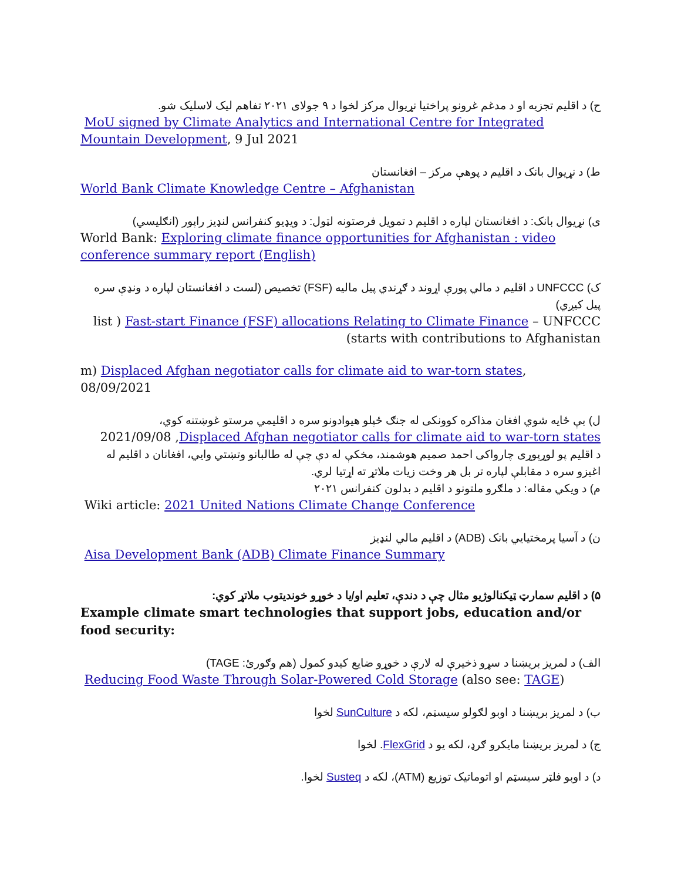ح) د اقلیم تجزیه او د مدغم غرونو پراختیا نړیوال مرکز لخوا د ۹ جولای ۲۰۲۱ تفاهم لیک لاسلیک شو.
MoU signed by Climate Analytics and International Centre for Integrated Mountain Development, 9 Jul 2021
ط) د نړیوال بانک د اقلیم د پوهې مرکز – افغانستان
World Bank Climate Knowledge Centre – Afghanistan
ی) نړیوال بانک: د افغانستان لپاره د اقلیم د تمویل فرصتونه لټول: د ویډیو کنفرانس لنډیز راپور (انګلیسي)
World Bank: Exploring climate finance opportunities for Afghanistan : video conference summary report (English)
ک) UNFCCC د اقلیم د مالي پورې اړوند د ګړندي پیل مالیه (FSF) تخصیص (لست د افغانستان لپاره د ونډې سره پیل کیږي)
list ) Fast-start Finance (FSF) allocations Relating to Climate Finance – UNFCCC (starts with contributions to Afghanistan
m) Displaced Afghan negotiator calls for climate aid to war-torn states, 08/09/2021
ل) بې ځایه شوي افغان مذاکره کوونکی له جنګ ځپلو هیوادونو سره د اقلیمي مرستو غوښتنه کوي،
2021/09/08 ,Displaced Afghan negotiator calls for climate aid to war-torn states
د اقلیم پو لوړپوړی چارواکی احمد صمیم هوشمند، مخکې له دې چې له طالبانو وتښتي وايي، افغانان د اقلیم له اغیزو سره د مقابلې لپاره تر بل هر وخت زیات ملاتړ ته اړتیا لري.
م) د ویکي مقاله: د ملګرو ملتونو د اقلیم د بدلون کنفرانس ۲۰۲۱
Wiki article: 2021 United Nations Climate Change Conference
ن) د آسیا پرمختیایي بانک (ADB) د اقلیم مالي لنډیز
Aisa Development Bank (ADB) Climate Finance Summary
۵) د اقلیم سمارټ ټیکنالوژیو مثال چې د دندې، تعلیم او/یا د خوړو خوندیتوب ملاتړ کوي:
Example climate smart technologies that support jobs, education and/or food security:
الف) د لمریز بریښنا د سړو ذخیرې له لارې د خوړو ضایع کیدو کمول (هم وګورئ: TAGE)
Reducing Food Waste Through Solar-Powered Cold Storage (also see: TAGE)
ب) د لمریز بریښنا د اوبو لګولو سیسټم، لکه د SunCulture لخوا
ج) د لمریز بریښنا مایکرو ګرډ، لکه یو د FlexGrid. لخوا
د) د اوبو فلټر سیسټم او اتوماتیک توزیع (ATM)، لکه د Susteq لخوا.